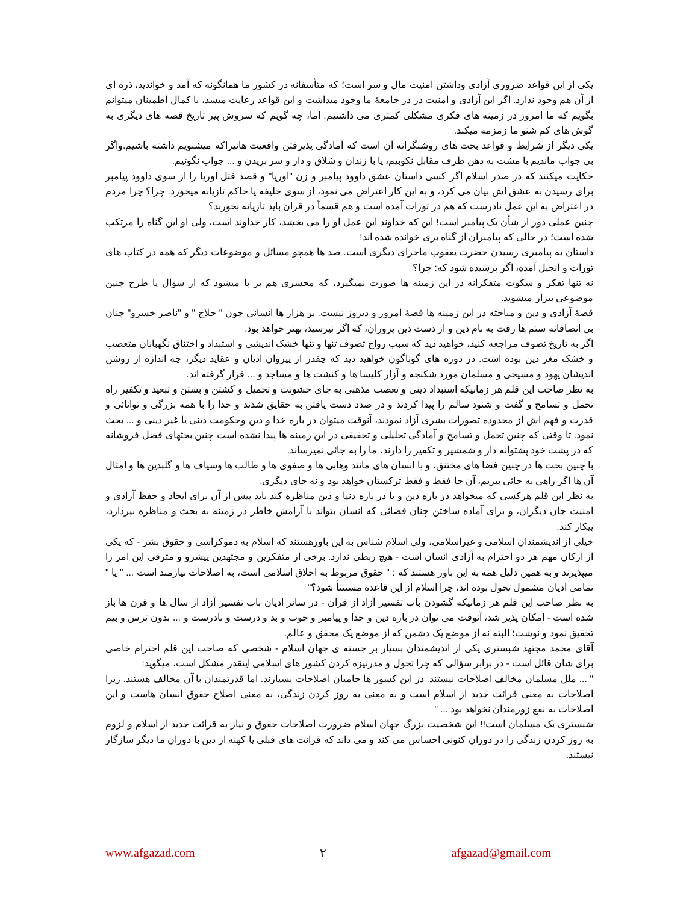یکی از این قواعد ضروری آزادی وداشتن امنیت مال و سر است؛ که متأسفانه در کشور ما همانگونه که آمد و خواندید، ذره ای از آن هم وجود ندارد. اگر این آزادی و امنیت در در جامعۀ ما وجود میداشت و این قواعد رعایت میشد، با کمال اطمینان میتوانم بگویم که ما امروز در زمینه های فکری مشکلی کمتری می داشتیم. اما، چه گویم که سروش پیر تاریخ قصه های دیگری به گوش های کم شنو ما زمزمه میکند.
یکی دیگر از شرایط و قواعد بحث های روشنگرانه آن است که آمادگی پذیرفتن واقعیت هائیراکه میشنویم داشته باشیم.واگر بی جواب ماندیم با مشت به دهن طرف مقابل نکوبیم، یا با زندان و شلاق و دار و سر بریدن و ... جواب نگوئیم.
حکایت میکنند که در صدر اسلام اگر کسی داستان عشق داوود پیامبر و زن "اوریا" و قصد قتل اوریا را از سوی داوود پیامبر برای رسیدن به عشق اش بیان می کرد، و به این کار اعتراض می نمود، از سوی خلیفه یا حاکم تازیانه میخورد. چرا؟ چرا مردم در اعتراض به این عمل نادرست که هم در تورات آمده است و هم قسماً در قران باید تازیانه بخورند؟
چنین عملی دور از شأن یک پیامبر است! این که خداوند این عمل او را می بخشد، کار خداوند است، ولی او این گناه را مرتکب شده است؛ در حالی که پیامبران از گناه بری خوانده شده اند!
داستان به پیامبری رسیدن حضرت یعقوب ماجرای دیگری است. صد ها همچو مسائل و موضوعات دیگر که همه در کتاب های تورات و انجیل آمده، اگر پرسیده شود که: چرا؟
نه تنها تفکر و سکوت متفکرانه در این زمینه ها صورت نمیگیرد، که محشری هم بر پا میشود که از سؤال یا طرح چنین موضوعی بیزار میشوید.
قصۀ آزادی و دین و مباحثه در این زمینه ها قصۀ امروز و دیروز نیست. بر هزار ها انسانی چون " حلاج " و "ناصر خسرو" چنان بی انصافانه ستم ها رفت به نام دین و از دست دین پروران، که اگر نپرسید، بهتر خواهد بود.
اگر به تاریخ تصوف مراجعه کنید، خواهید دید که سبب رواج تصوف تنها و تنها خشک اندیشی و استبداد و اختناق نگهبانان متعصب و خشک مغز دین بوده است. در دوره های گوناگون خواهید دید که چقدر از پیروان ادیان و عقاید دیگر، چه اندازه از روشن اندیشان یهود و مسیحی و مسلمان مورد شکنجه و آزار کلیسا ها و کنشت ها و مساجد و ... قرار گرفته اند.
به نظر صاحب این قلم هر زمانیکه استبداد دینی و تعصب مذهبی به جای خشونت و تحمیل و کشتن و بستن و تبعید و تکفیر راه تحمل و تسامح و گفت و شنود سالم را پیدا کردند و در صدد دست یافتن به حقایق شدند و خدا را با همه بزرگی و توانائی و قدرت و فهم اش از محدوده تصورات بشری آزاد نمودند، آنوقت میتوان در باره خدا و دین وحکومت دینی یا غیر دینی و ... بحث نمود. تا وقتی که چنین تحمل و تسامح و آمادگی تحلیلی و تحقیقی در این زمینه ها پیدا نشده است چنین بحثهای فضل فروشانه که در پشت خود پشتوانه دار و شمشیر و تکفیر را دارند، ما را به جائی نمیرساند.
با چنین بحث ها در چنین فضا های مختنق، و با انسان های مانند وهابی ها و صفوی ها و طالب ها وسیاف ها و گلبدین ها و امثال آن ها اگر راهی به جائی ببریم، آن جا فقط و فقط ترکستان خواهد بود و نه جای دیگری.
به نظر این قلم هرکسی که میخواهد در باره دین و یا در باره دنیا و دین مناظره کند باید پیش از آن برای ایجاد و حفظ آزادی و امنیت جان دیگران، و برای آماده ساختن چنان فضائی که انسان بتواند با آرامش خاطر در زمینه به بحث و مناظره بپردازد، پیکار کند.
خیلی از اندیشمندان اسلامی و غیراسلامی، ولی اسلام شناس به این باورهستند که اسلام به دموکراسی و حقوق بشر - که یکی از ارکان مهم هر دو احترام به آزادی انسان است - هیچ ربطی ندارد. برخی از متفکرین و مجتهدین پیشرو و مترقی این امر را میپذیرند و به همین دلیل همه به این باور هستند که : " حقوق مربوط به اخلاق اسلامی است، به اصلاحات نیازمند است ... " یا " تمامی ادیان مشمول تحول بوده اند، چرا اسلام از این قاعده مستثنأ شود؟"
به نظر صاحب این قلم هر زمانیکه گشودن باب تفسیر آزاد از قران - در سائر ادیان باب تفسیر آزاد از سال ها و قرن ها باز شده است - امکان پذیر شد، آنوقت می توان در باره دین و خدا و پیامبر و خوب و بد و درست و نادرست و ... بدون ترس و بیم تحقیق نمود و نوشت؛ البته نه از موضع یک دشمن که از موضع یک محقق و عالم.
آقای محمد مجتهد شبستری یکی از اندیشمندان بسیار بر جسته ی جهان اسلام - شخصی که صاحب این قلم احترام خاصی برای شان قائل است - در برابر سؤالی که چرا تحول و مدرنیزه کردن کشور های اسلامی اینقدر مشکل است، میگوید:
" ... ملل مسلمان مخالف اصلاحات نیستند. در این کشور ها حامیان اصلاحات بسیارند. اما قدرتمندان با آن مخالف هستند. زیرا اصلاحات به معنی قرائت جدید از اسلام است و به معنی به روز کردن زندگی، به معنی اصلاح حقوق انسان هاست و این اصلاحات به نفع زورمندان نخواهد بود ... "
شبستری یک مسلمان است!! این شخصیت بزرگ جهان اسلام ضرورت اصلاحات حقوق و نیاز به قرائت جدید از اسلام و لزوم به روز کردن زندگی را در دوران کنونی احساس می کند و می داند که قرائت های قبلی یا کهنه از دین با دوران ما دیگر سازگار نیستند.
www.afgazad.com ٢ afgazad@gmail.com